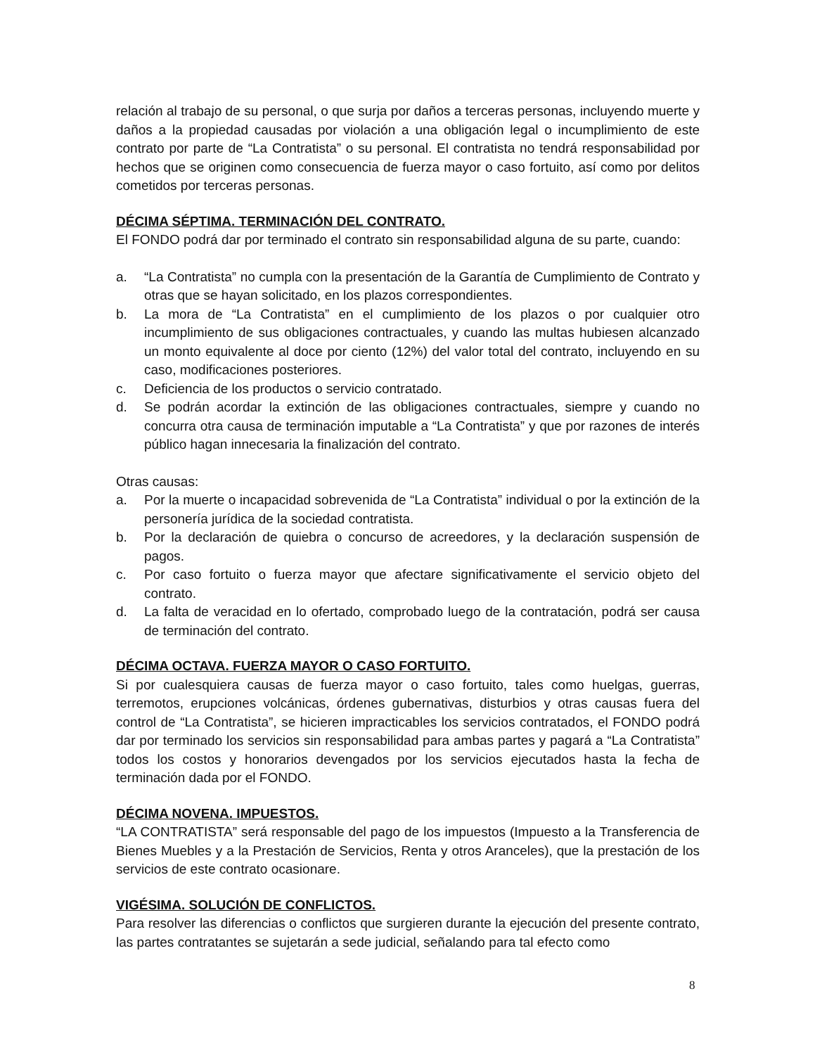relación al trabajo de su personal, o que surja por daños a terceras personas, incluyendo muerte y daños a la propiedad causadas por violación a una obligación legal o incumplimiento de este contrato por parte de “La Contratista” o su personal. El contratista no tendrá responsabilidad por hechos que se originen como consecuencia de fuerza mayor o caso fortuito, así como por delitos cometidos por terceras personas.
DÉCIMA SÉPTIMA. TERMINACIÓN DEL CONTRATO.
El FONDO podrá dar por terminado el contrato sin responsabilidad alguna de su parte, cuando:
a. “La Contratista” no cumpla con la presentación de la Garantía de Cumplimiento de Contrato y otras que se hayan solicitado, en los plazos correspondientes.
b. La mora de “La Contratista” en el cumplimiento de los plazos o por cualquier otro incumplimiento de sus obligaciones contractuales, y cuando las multas hubiesen alcanzado un monto equivalente al doce por ciento (12%) del valor total del contrato, incluyendo en su caso, modificaciones posteriores.
c. Deficiencia de los productos o servicio contratado.
d. Se podrán acordar la extinción de las obligaciones contractuales, siempre y cuando no concurra otra causa de terminación imputable a “La Contratista” y que por razones de interés público hagan innecesaria la finalización del contrato.
Otras causas:
a. Por la muerte o incapacidad sobrevenida de “La Contratista” individual o por la extinción de la personería jurídica de la sociedad contratista.
b. Por la declaración de quiebra o concurso de acreedores, y la declaración suspensión de pagos.
c. Por caso fortuito o fuerza mayor que afectare significativamente el servicio objeto del contrato.
d. La falta de veracidad en lo ofertado, comprobado luego de la contratación, podrá ser causa de terminación del contrato.
DÉCIMA OCTAVA. FUERZA MAYOR O CASO FORTUITO.
Si por cualesquiera causas de fuerza mayor o caso fortuito, tales como huelgas, guerras, terremotos, erupciones volcánicas, órdenes gubernativas, disturbios y otras causas fuera del control de “La Contratista”, se hicieren impracticables los servicios contratados, el FONDO podrá dar por terminado los servicios sin responsabilidad para ambas partes y pagará a “La Contratista” todos los costos y honorarios devengados por los servicios ejecutados hasta la fecha de terminación dada por el FONDO.
DÉCIMA NOVENA. IMPUESTOS.
“LA CONTRATISTA” será responsable del pago de los impuestos (Impuesto a la Transferencia de Bienes Muebles y a la Prestación de Servicios, Renta y otros Aranceles), que la prestación de los servicios de este contrato ocasionare.
VIGÉSIMA. SOLUCIÓN DE CONFLICTOS.
Para resolver las diferencias o conflictos que surgieren durante la ejecución del presente contrato, las partes contratantes se sujetarán a sede judicial, señalando para tal efecto como
8